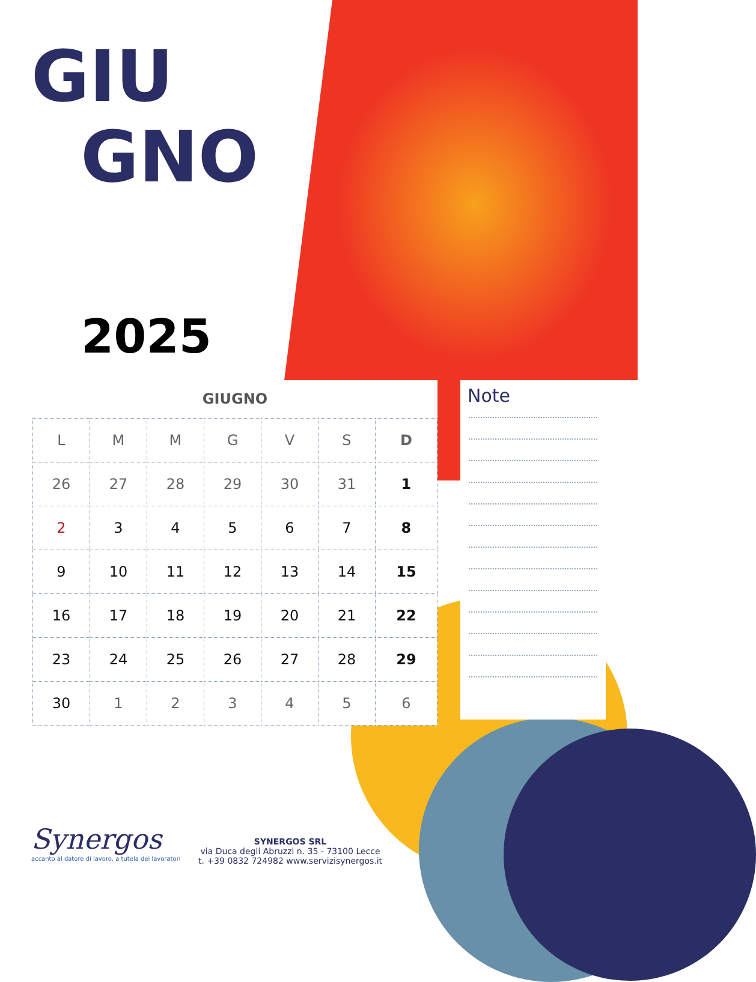GIU
GNO
2025
GIUGNO
| L | M | M | G | V | S | D |
| --- | --- | --- | --- | --- | --- | --- |
| 26 | 27 | 28 | 29 | 30 | 31 | 1 |
| 2 | 3 | 4 | 5 | 6 | 7 | 8 |
| 9 | 10 | 11 | 12 | 13 | 14 | 15 |
| 16 | 17 | 18 | 19 | 20 | 21 | 22 |
| 23 | 24 | 25 | 26 | 27 | 28 | 29 |
| 30 | 1 | 2 | 3 | 4 | 5 | 6 |
Note
Synergos
accanto al datore di lavoro, a tutela dei lavoratori
SYNERGOS SRL
via Duca degli Abruzzi n. 35 - 73100 Lecce
t. +39 0832 724982 www.servizisynergos.it